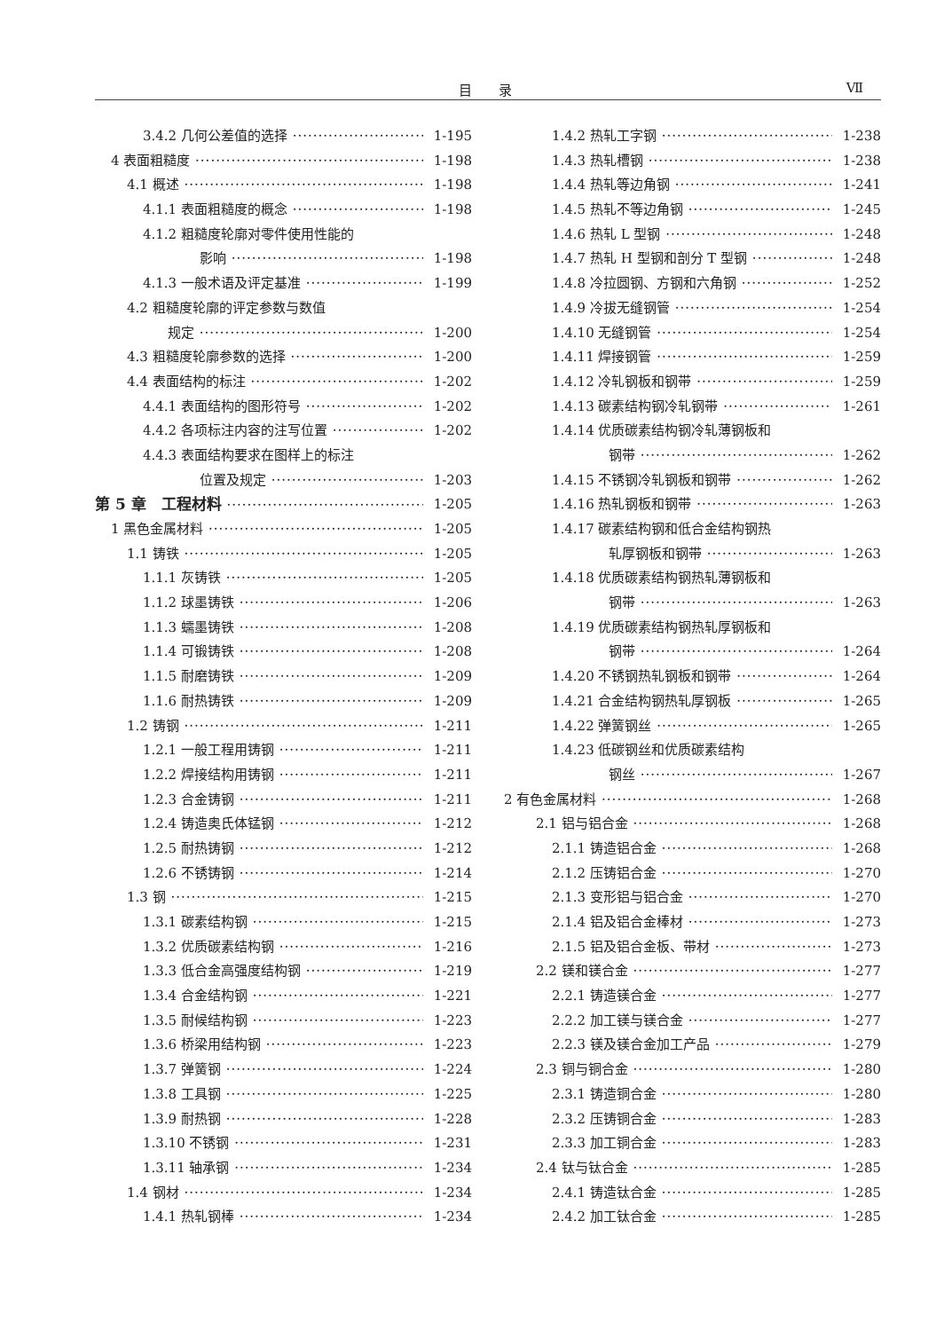目录 Ⅶ
3.4.2 几何公差值的选择 1-195
4 表面粗糙度 1-198
4.1 概述 1-198
4.1.1 表面粗糙度的概念 1-198
4.1.2 粗糙度轮廓对零件使用性能的
影响 1-198
4.1.3 一般术语及评定基准 1-199
4.2 粗糙度轮廓的评定参数与数值
规定 1-200
4.3 粗糙度轮廓参数的选择 1-200
4.4 表面结构的标注 1-202
4.4.1 表面结构的图形符号 1-202
4.4.2 各项标注内容的注写位置 1-202
4.4.3 表面结构要求在图样上的标注
位置及规定 1-203
第 5 章　工程材料 1-205
1 黑色金属材料 1-205
1.1 铸铁 1-205
1.1.1 灰铸铁 1-205
1.1.2 球墨铸铁 1-206
1.1.3 蠕墨铸铁 1-208
1.1.4 可锻铸铁 1-208
1.1.5 耐磨铸铁 1-209
1.1.6 耐热铸铁 1-209
1.2 铸钢 1-211
1.2.1 一般工程用铸钢 1-211
1.2.2 焊接结构用铸钢 1-211
1.2.3 合金铸钢 1-211
1.2.4 铸造奥氏体锰钢 1-212
1.2.5 耐热铸钢 1-212
1.2.6 不锈铸钢 1-214
1.3 钢 1-215
1.3.1 碳素结构钢 1-215
1.3.2 优质碳素结构钢 1-216
1.3.3 低合金高强度结构钢 1-219
1.3.4 合金结构钢 1-221
1.3.5 耐候结构钢 1-223
1.3.6 桥梁用结构钢 1-223
1.3.7 弹簧钢 1-224
1.3.8 工具钢 1-225
1.3.9 耐热钢 1-228
1.3.10 不锈钢 1-231
1.3.11 轴承钢 1-234
1.4 钢材 1-234
1.4.1 热轧钢棒 1-234
1.4.2 热轧工字钢 1-238
1.4.3 热轧槽钢 1-238
1.4.4 热轧等边角钢 1-241
1.4.5 热轧不等边角钢 1-245
1.4.6 热轧 L 型钢 1-248
1.4.7 热轧 H 型钢和剖分 T 型钢 1-248
1.4.8 冷拉圆钢、方钢和六角钢 1-252
1.4.9 冷拔无缝钢管 1-254
1.4.10 无缝钢管 1-254
1.4.11 焊接钢管 1-259
1.4.12 冷轧钢板和钢带 1-259
1.4.13 碳素结构钢冷轧钢带 1-261
1.4.14 优质碳素结构钢冷轧薄钢板和
钢带 1-262
1.4.15 不锈钢冷轧钢板和钢带 1-262
1.4.16 热轧钢板和钢带 1-263
1.4.17 碳素结构钢和低合金结构钢热
轧厚钢板和钢带 1-263
1.4.18 优质碳素结构钢热轧薄钢板和
钢带 1-263
1.4.19 优质碳素结构钢热轧厚钢板和
钢带 1-264
1.4.20 不锈钢热轧钢板和钢带 1-264
1.4.21 合金结构钢热轧厚钢板 1-265
1.4.22 弹簧钢丝 1-265
1.4.23 低碳钢丝和优质碳素结构
钢丝 1-267
2 有色金属材料 1-268
2.1 铝与铝合金 1-268
2.1.1 铸造铝合金 1-268
2.1.2 压铸铝合金 1-270
2.1.3 变形铝与铝合金 1-270
2.1.4 铝及铝合金棒材 1-273
2.1.5 铝及铝合金板、带材 1-273
2.2 镁和镁合金 1-277
2.2.1 铸造镁合金 1-277
2.2.2 加工镁与镁合金 1-277
2.2.3 镁及镁合金加工产品 1-279
2.3 铜与铜合金 1-280
2.3.1 铸造铜合金 1-280
2.3.2 压铸铜合金 1-283
2.3.3 加工铜合金 1-283
2.4 钛与钛合金 1-285
2.4.1 铸造钛合金 1-285
2.4.2 加工钛合金 1-285